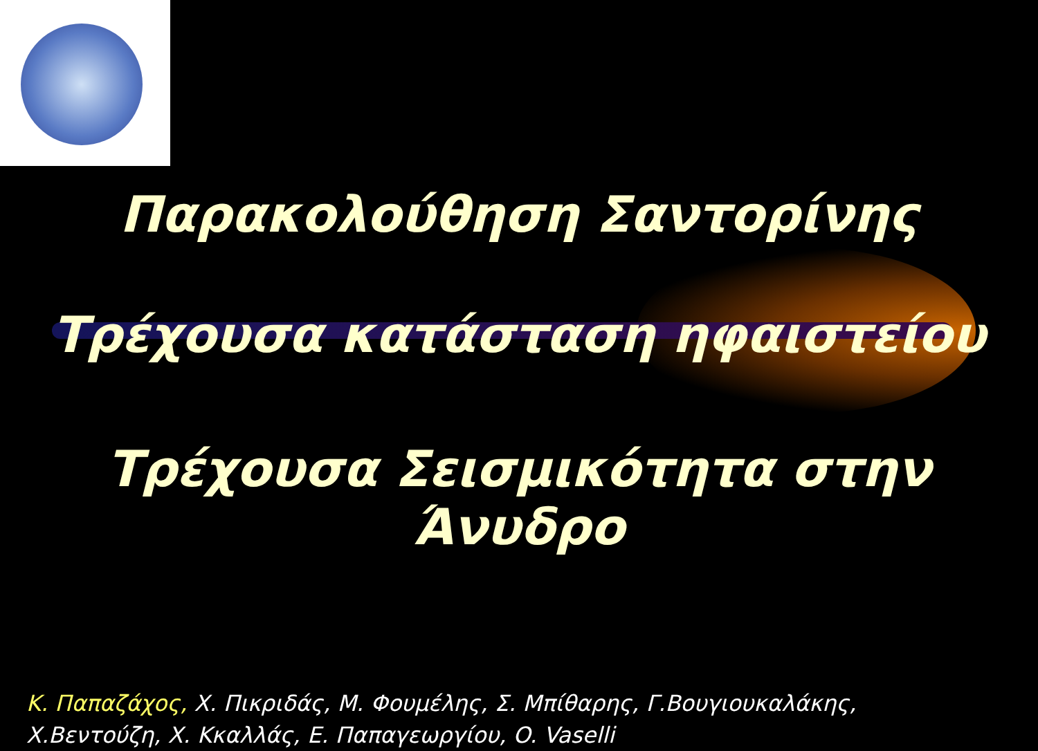Παρακολούθηση Σαντορίνης
Τρέχουσα κατάσταση ηφαιστείου
Τρέχουσα Σεισμικότητα στην Άνυδρο
Κ. Παπαζάχος, Χ. Πικριδάς, Μ. Φουμέλης, Σ. Μπίθαρης, Γ.Βουγιουκαλάκης,
Χ.Βεντούζη, Χ. Κκαλλάς, Ε. Παπαγεωργίου, O. Vaselli